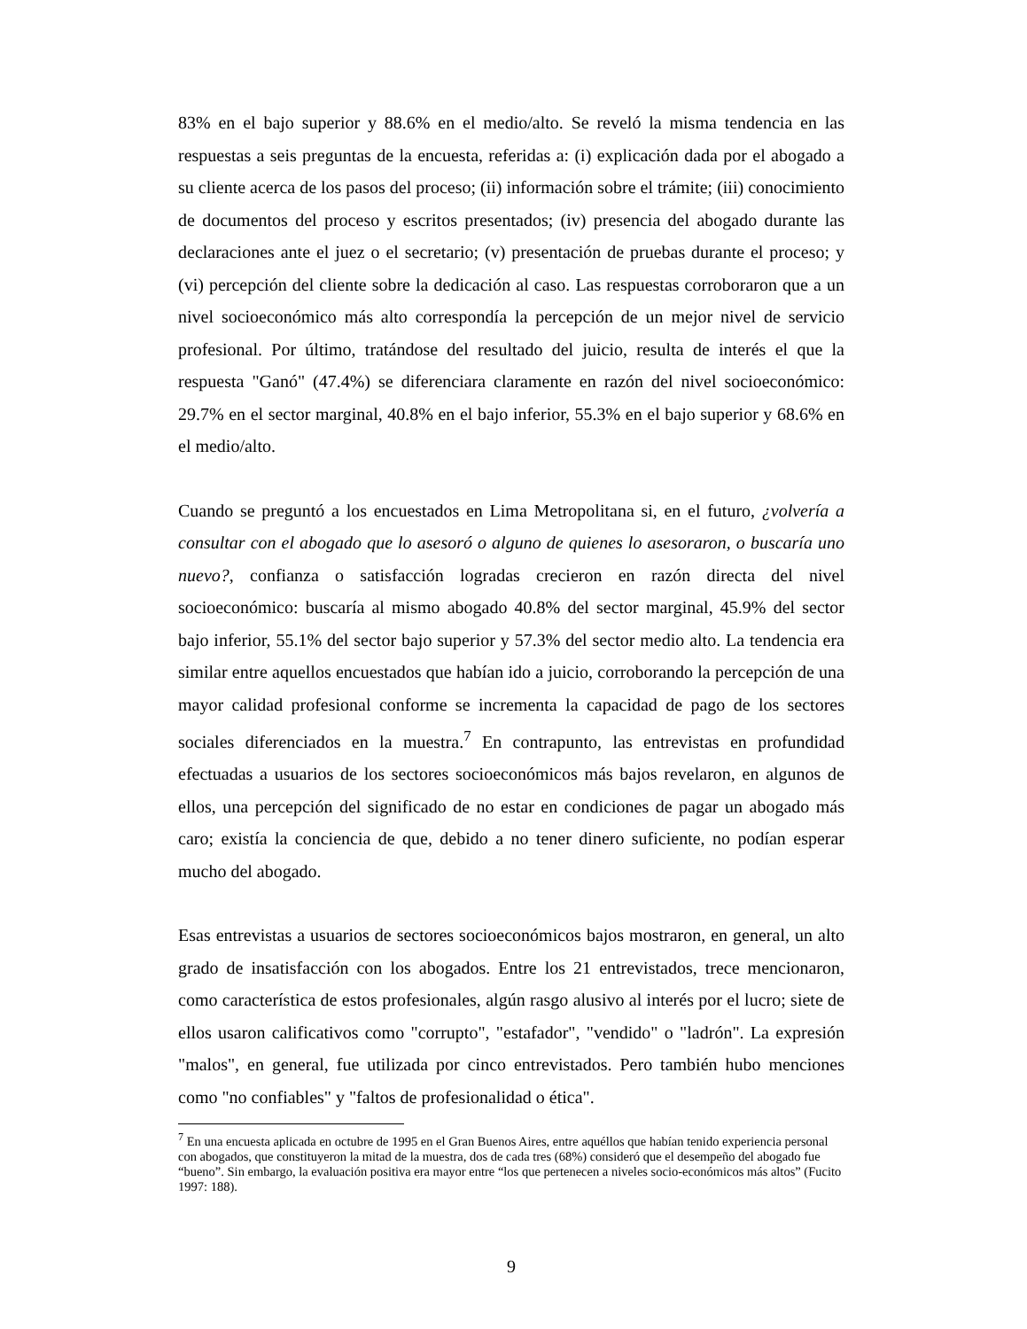83% en el bajo superior y 88.6% en el medio/alto. Se reveló la misma tendencia en las respuestas a seis preguntas de la encuesta, referidas a: (i) explicación dada por el abogado a su cliente acerca de los pasos del proceso; (ii) información sobre el trámite; (iii) conocimiento de documentos del proceso y escritos presentados; (iv) presencia del abogado durante las declaraciones ante el juez o el secretario; (v) presentación de pruebas durante el proceso; y (vi) percepción del cliente sobre la dedicación al caso. Las respuestas corroboraron que a un nivel socioeconómico más alto correspondía la percepción de un mejor nivel de servicio profesional. Por último, tratándose del resultado del juicio, resulta de interés el que la respuesta "Ganó" (47.4%) se diferenciara claramente en razón del nivel socioeconómico: 29.7% en el sector marginal, 40.8% en el bajo inferior, 55.3% en el bajo superior y 68.6% en el medio/alto.
Cuando se preguntó a los encuestados en Lima Metropolitana si, en el futuro, ¿volvería a consultar con el abogado que lo asesoró o alguno de quienes lo asesoraron, o buscaría uno nuevo?, confianza o satisfacción logradas crecieron en razón directa del nivel socioeconómico: buscaría al mismo abogado 40.8% del sector marginal, 45.9% del sector bajo inferior, 55.1% del sector bajo superior y 57.3% del sector medio alto. La tendencia era similar entre aquellos encuestados que habían ido a juicio, corroborando la percepción de una mayor calidad profesional conforme se incrementa la capacidad de pago de los sectores sociales diferenciados en la muestra.<sup>7</sup> En contrapunto, las entrevistas en profundidad efectuadas a usuarios de los sectores socioeconómicos más bajos revelaron, en algunos de ellos, una percepción del significado de no estar en condiciones de pagar un abogado más caro; existía la conciencia de que, debido a no tener dinero suficiente, no podían esperar mucho del abogado.
Esas entrevistas a usuarios de sectores socioeconómicos bajos mostraron, en general, un alto grado de insatisfacción con los abogados. Entre los 21 entrevistados, trece mencionaron, como característica de estos profesionales, algún rasgo alusivo al interés por el lucro; siete de ellos usaron calificativos como "corrupto", "estafador", "vendido" o "ladrón". La expresión "malos", en general, fue utilizada por cinco entrevistados. Pero también hubo menciones como "no confiables" y "faltos de profesionalidad o ética".
<sup>7</sup> En una encuesta aplicada en octubre de 1995 en el Gran Buenos Aires, entre aquéllos que habían tenido experiencia personal con abogados, que constituyeron la mitad de la muestra, dos de cada tres (68%) consideró que el desempeño del abogado fue “bueno”. Sin embargo, la evaluación positiva era mayor entre “los que pertenecen a niveles socio-económicos más altos” (Fucito 1997: 188).
9